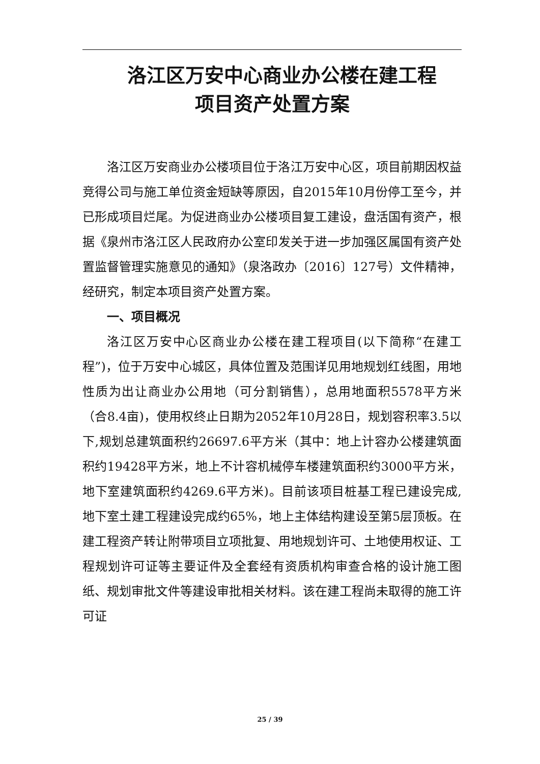洛江区万安中心商业办公楼在建工程
项目资产处置方案
洛江区万安商业办公楼项目位于洛江万安中心区，项目前期因权益竞得公司与施工单位资金短缺等原因，自2015年10月份停工至今，并已形成项目烂尾。为促进商业办公楼项目复工建设，盘活国有资产，根据《泉州市洛江区人民政府办公室印发关于进一步加强区属国有资产处置监督管理实施意见的通知》（泉洛政办〔2016〕127号）文件精神，经研究，制定本项目资产处置方案。
一、项目概况
洛江区万安中心区商业办公楼在建工程项目(以下简称“在建工程”)，位于万安中心城区，具体位置及范围详见用地规划红线图，用地性质为出让商业办公用地（可分割销售），总用地面积5578平方米（合8.4亩)，使用权终止日期为2052年10月28日，规划容积率3.5以下,规划总建筑面积约26697.6平方米（其中：地上计容办公楼建筑面积约19428平方米，地上不计容机械停车楼建筑面积约3000平方米，地下室建筑面积约4269.6平方米)。目前该项目桩基工程已建设完成,地下室土建工程建设完成约65%，地上主体结构建设至第5层顶板。在建工程资产转让附带项目立项批复、用地规划许可、土地使用权证、工程规划许可证等主要证件及全套经有资质机构审查合格的设计施工图纸、规划审批文件等建设审批相关材料。该在建工程尚未取得的施工许可证
25 / 39